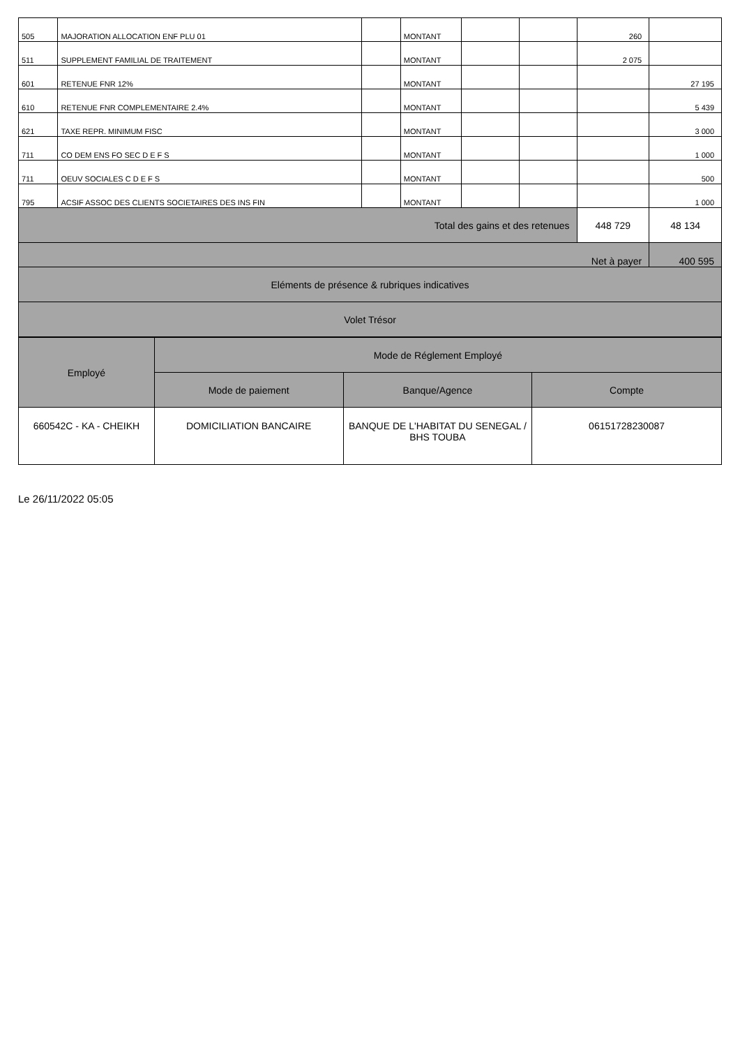| 505 | MAJORATION ALLOCATION ENF PLU 01 | | MONTANT | | | 260 | |
| 511 | SUPPLEMENT FAMILIAL DE TRAITEMENT | | MONTANT | | | 2 075 | |
| 601 | RETENUE FNR 12% | | MONTANT | | | | 27 195 |
| 610 | RETENUE FNR COMPLEMENTAIRE 2.4% | | MONTANT | | | | 5 439 |
| 621 | TAXE REPR. MINIMUM FISC | | MONTANT | | | | 3 000 |
| 711 | CO DEM ENS FO SEC D E F S | | MONTANT | | | | 1 000 |
| 711 | OEUV SOCIALES C D E F S | | MONTANT | | | | 500 |
| 795 | ACSIF ASSOC DES CLIENTS SOCIETAIRES DES INS FIN | | MONTANT | | | | 1 000 |
| Total des gains et des retenues | | | | | | 448 729 | 48 134 |
| Net à payer | | | | | | | 400 595 |
| Eléments de présence & rubriques indicatives | | | | | | | |
| Volet Trésor | | | | | | | |
| Employé | Mode de Réglement Employé | | |
| --- | --- | --- | --- |
| | Mode de paiement | Banque/Agence | Compte |
| 660542C - KA - CHEIKH | DOMICILIATION BANCAIRE | BANQUE DE L'HABITAT DU SENEGAL / BHS TOUBA | 06151728230087 |
Le 26/11/2022 05:05